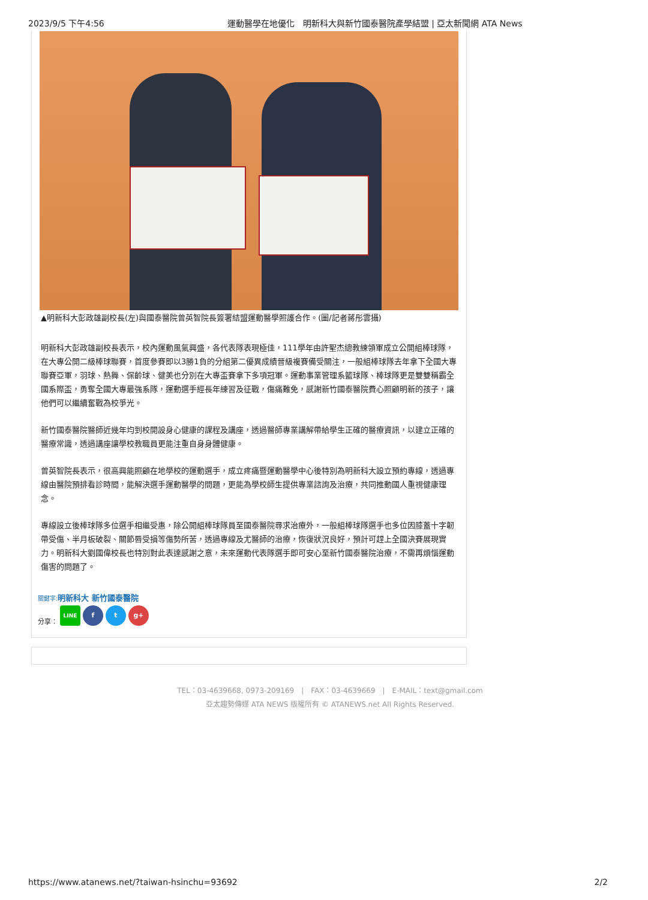2023/9/5 下午4:56 運動醫學在地優化　明新科大與新竹國泰醫院產學結盟 | 亞太新聞網 ATA News
▲明新科大彭政雄副校長(左)與國泰醫院曾英智院長簽署結盟運動醫學照護合作。(圖/記者蔣彤雲攝)
明新科大彭政雄副校長表示，校內運動風氣興盛，各代表隊表現極佳，111學年由許聖杰總教練領軍成立公開組棒球隊，在大專公開二級棒球聯賽，首度參賽即以3勝1負的分組第二優異成績晉級複賽備受關注，一般組棒球隊去年拿下全國大專聯賽亞軍，羽球、熱舞、保齡球、健美也分別在大專盃賽拿下多項冠軍。運動事業管理系籃球隊、棒球隊更是雙雙稱霸全國系際盃，勇奪全國大專最強系隊，運動選手經長年練習及征戰，傷痛難免，感謝新竹國泰醫院費心照顧明新的孩子，讓他們可以繼續奮戰為校爭光。
新竹國泰醫院醫師近幾年均到校開設身心健康的課程及講座，透過醫師專業講解帶給學生正確的醫療資訊，以建立正確的醫療常識，透過講座讓學校教職員更能注重自身身體健康。
曾英智院長表示，很高興能照顧在地學校的運動選手，成立疼痛暨運動醫學中心後特別為明新科大設立預約專線，透過專線由醫院預排看診時間，能解決選手運動醫學的問題，更能為學校師生提供專業諮詢及治療，共同推動國人重視健康理念。
專線設立後棒球隊多位選手相繼受惠，除公開組棒球隊員至國泰醫院尋求治療外，一般組棒球隊選手也多位因膝蓋十字韌帶受傷、半月板破裂、關節唇受損等傷勢所苦，透過專線及尤醫師的治療，恢復狀況良好，預計可趕上全國決賽展現實力。明新科大劉國偉校長也特別對此表達感謝之意，未來運動代表隊選手即可安心至新竹國泰醫院治療，不需再煩惱運動傷害的問題了。
關鍵字: 明新科大 新竹國泰醫院
分享： LINE f t g+
TEL：03-4639668, 0973-209169　|　FAX：03-4639669　|　E-MAIL：text@gmail.com
亞太趨勢傳媒 ATA NEWS 版權所有 © ATANEWS.net All Rights Reserved.
https://www.atanews.net/?taiwan-hsinchu=93692 2/2